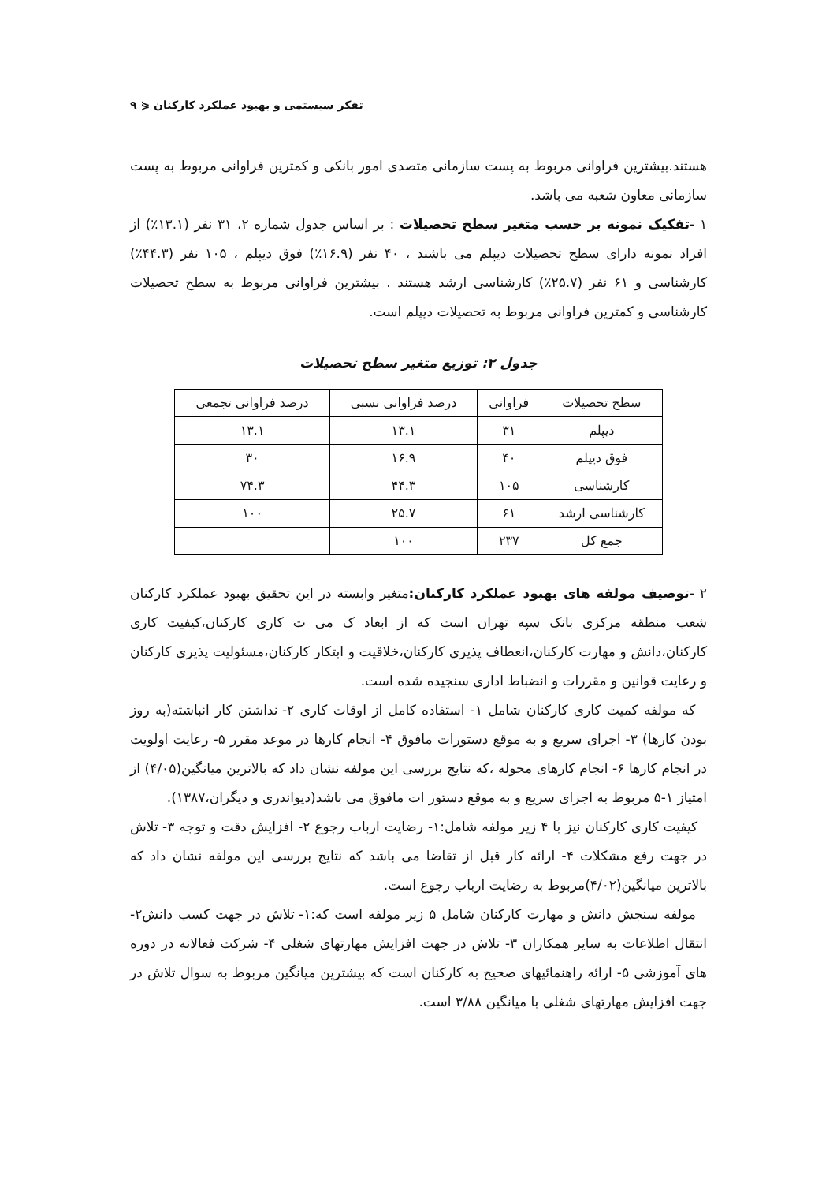تفکر سیستمی و بهبود عملکرد کارکنان ⋞ ۹
هستند.بیشترین فراوانی مربوط به پست سازمانی متصدی امور بانکی و کمترین فراوانی مربوط به پست سازمانی معاون شعبه می باشد.
۱ -تفکیک نمونه بر حسب متغیر سطح تحصیلات : بر اساس جدول شماره ۲، ۳۱ نفر (۱۳.۱٪) از افراد نمونه دارای سطح تحصیلات دیپلم می باشند ، ۴۰ نفر (۱۶.۹٪) فوق دیپلم ، ۱۰۵ نفر (۴۴.۳٪) کارشناسی و ۶۱ نفر (۲۵.۷٪) کارشناسی ارشد هستند . بیشترین فراوانی مربوط به سطح تحصیلات کارشناسی و کمترین فراوانی مربوط به تحصیلات دیپلم است.
جدول ۲: توزیع متغیر سطح تحصیلات
| سطح تحصیلات | فراوانی | درصد فراوانی نسبی | درصد فراوانی تجمعی |
| --- | --- | --- | --- |
| دیپلم | ۳۱ | ۱۳.۱ | ۱۳.۱ |
| فوق دیپلم | ۴۰ | ۱۶.۹ | ۳۰ |
| کارشناسی | ۱۰۵ | ۴۴.۳ | ۷۴.۳ |
| کارشناسی ارشد | ۶۱ | ۲۵.۷ | ۱۰۰ |
| جمع کل | ۲۳۷ | ۱۰۰ | |
۲ -توصیف مولفه های بهبود عملکرد کارکنان: متغیر وابسته در این تحقیق بهبود عملکرد کارکنان شعب منطقه مرکزی بانک سپه تهران است که از ابعاد ک می ت کاری کارکنان،کیفیت کاری کارکنان،دانش و مهارت کارکنان،انعطاف پذیری کارکنان،خلاقیت و ابتکار کارکنان،مسئولیت پذیری کارکنان و رعایت قوانین و مقررات و انضباط اداری سنجیده شده است.
که مولفه کمیت کاری کارکنان شامل ۱- استفاده کامل از اوقات کاری ۲- نداشتن کار انباشته(به روز بودن کارها) ۳- اجرای سریع و به موقع دستورات مافوق ۴- انجام کارها در موعد مقرر ۵- رعایت اولویت در انجام کارها ۶- انجام کارهای محوله ،که نتایج بررسی این مولفه نشان داد که بالاترین میانگین(۴/۰۵) از امتیاز ۱-۵ مربوط به اجرای سریع و به موقع دستور ات مافوق می باشد(دیواندری و دیگران،۱۳۸۷).
کیفیت کاری کارکنان نیز با ۴ زیر مولفه شامل:۱- رضایت ارباب رجوع ۲- افزایش دقت و توجه ۳- تلاش در جهت رفع مشکلات ۴- ارائه کار قبل از تقاضا می باشد که نتایج بررسی این مولفه نشان داد که بالاترین میانگین(۴/۰۲)مربوط به رضایت ارباب رجوع است.
مولفه سنجش دانش و مهارت کارکنان شامل ۵ زیر مولفه است که:۱- تلاش در جهت کسب دانش۲- انتقال اطلاعات به سایر همکاران ۳- تلاش در جهت افزایش مهارتهای شغلی ۴- شرکت فعالانه در دوره های آموزشی ۵- ارائه راهنمائیهای صحیح به کارکنان است که بیشترین میانگین مربوط به سوال تلاش در جهت افزایش مهارتهای شغلی با میانگین ۳/۸۸ است.